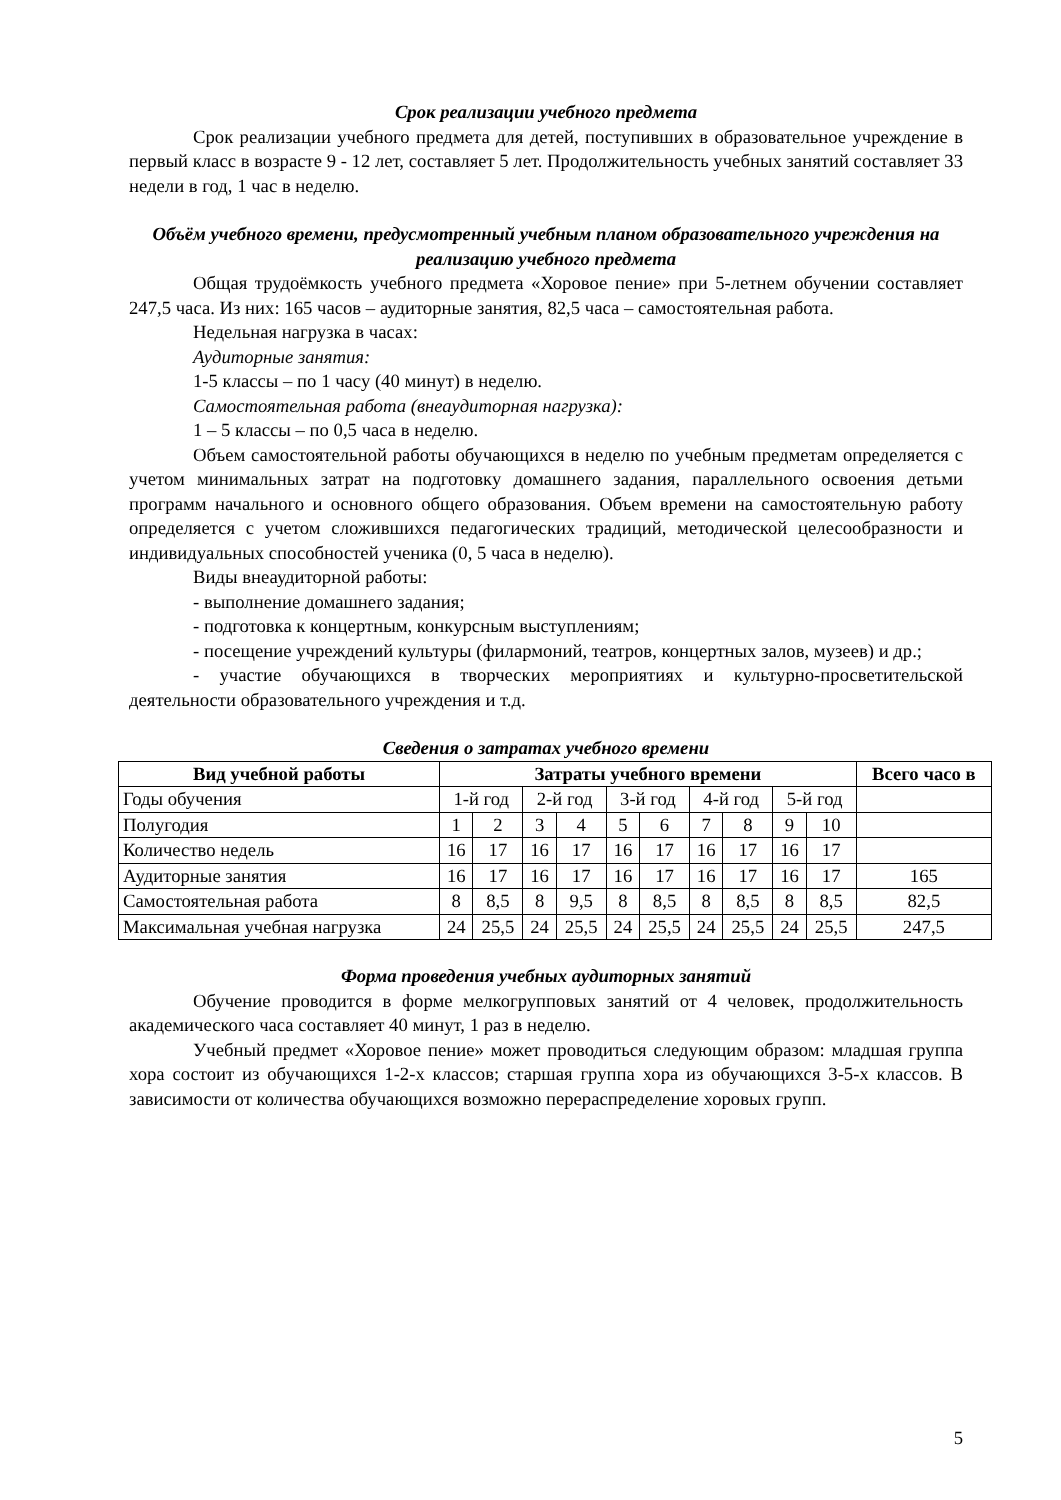Срок реализации учебного предмета
Срок реализации учебного предмета для детей, поступивших в образовательное учреждение в первый класс в возрасте 9 - 12 лет, составляет 5 лет. Продолжительность учебных занятий составляет 33 недели в год, 1 час в неделю.
Объём учебного времени, предусмотренный учебным планом образовательного учреждения на реализацию учебного предмета
Общая трудоёмкость учебного предмета «Хоровое пение» при 5-летнем обучении составляет 247,5 часа. Из них: 165 часов – аудиторные занятия, 82,5 часа – самостоятельная работа.
Недельная нагрузка в часах:
Аудиторные занятия:
1-5 классы – по 1 часу (40 минут) в неделю.
Самостоятельная работа (внеаудиторная нагрузка):
1 – 5 классы – по 0,5 часа в неделю.
Объем самостоятельной работы обучающихся в неделю по учебным предметам определяется с учетом минимальных затрат на подготовку домашнего задания, параллельного освоения детьми программ начального и основного общего образования. Объем времени на самостоятельную работу определяется с учетом сложившихся педагогических традиций, методической целесообразности и индивидуальных способностей ученика (0, 5 часа в неделю).
Виды внеаудиторной работы:
- выполнение домашнего задания;
- подготовка к концертным, конкурсным выступлениям;
- посещение учреждений культуры (филармоний, театров, концертных залов, музеев) и др.;
- участие обучающихся в творческих мероприятиях и культурно-просветительской деятельности образовательного учреждения и т.д.
Сведения о затратах учебного времени
| Вид учебной работы | Затраты учебного времени | | | | | | | | | | Всего часо в |
| --- | --- | --- | --- | --- | --- | --- | --- | --- | --- | --- | --- |
| Годы обучения | 1-й год | | 2-й год | | 3-й год | | 4-й год | | 5-й год | | |
| Полугодия | 1 | 2 | 3 | 4 | 5 | 6 | 7 | 8 | 9 | 10 | |
| Количество недель | 16 | 17 | 16 | 17 | 16 | 17 | 16 | 17 | 16 | 17 | |
| Аудиторные занятия | 16 | 17 | 16 | 17 | 16 | 17 | 16 | 17 | 16 | 17 | 165 |
| Самостоятельная работа | 8 | 8,5 | 8 | 9,5 | 8 | 8,5 | 8 | 8,5 | 8 | 8,5 | 82,5 |
| Максимальная учебная нагрузка | 24 | 25,5 | 24 | 25,5 | 24 | 25,5 | 24 | 25,5 | 24 | 25,5 | 247,5 |
Форма проведения учебных аудиторных занятий
Обучение проводится в форме мелкогрупповых занятий от 4 человек, продолжительность академического часа составляет 40 минут, 1 раз в неделю.
Учебный предмет «Хоровое пение» может проводиться следующим образом: младшая группа хора состоит из обучающихся 1-2-х классов; старшая группа хора из обучающихся 3-5-х классов. В зависимости от количества обучающихся возможно перераспределение хоровых групп.
5